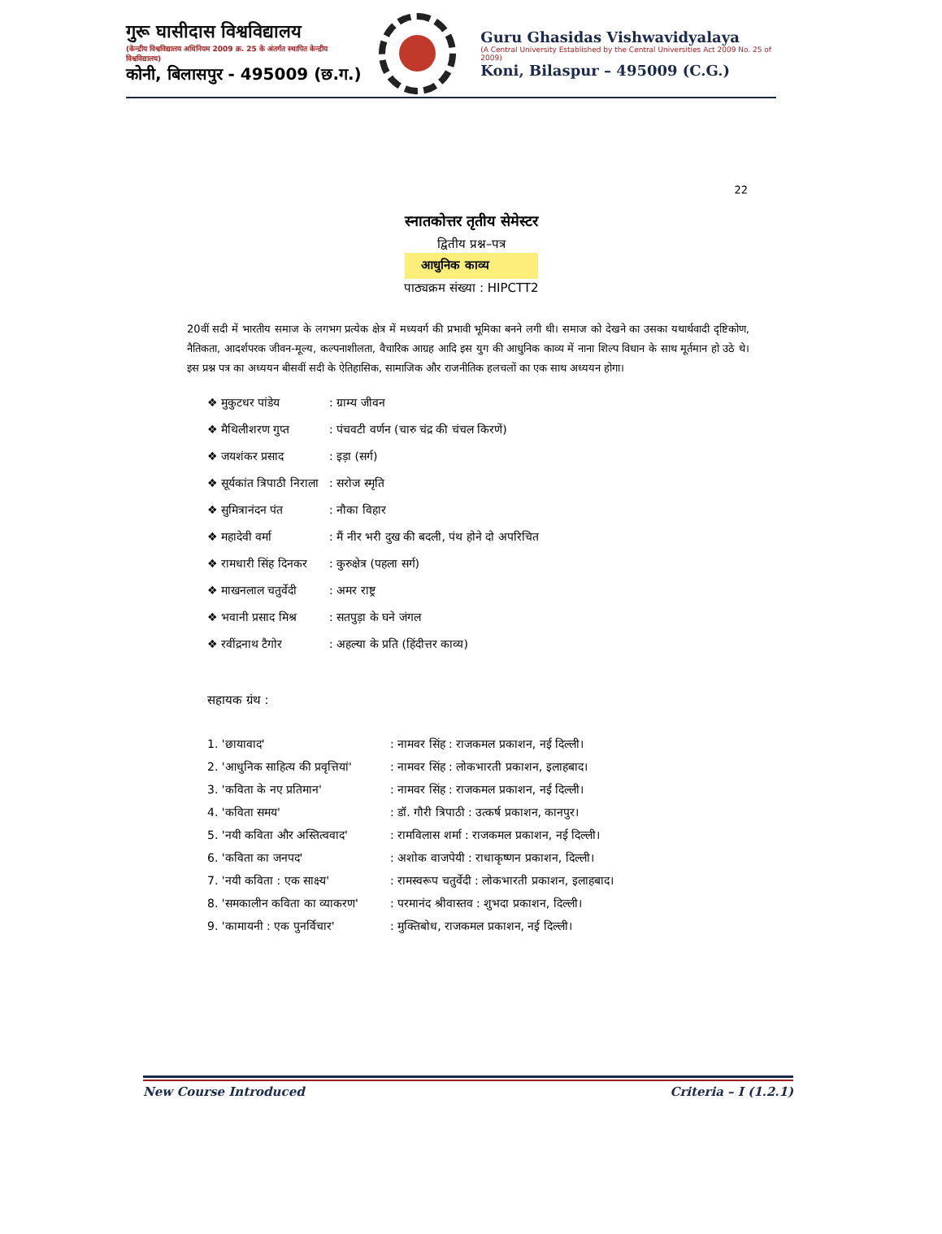गुरू घासीदास विश्वविद्यालय
(केन्द्रीय विश्वविद्यालय अधिनियम 2009 क्र. 25 के अंतर्गत स्थापित केन्द्रीय विश्वविद्यालय)
कोनी, बिलासपुर - 495009 (छ.ग.)
Guru Ghasidas Vishwavidyalaya
(A Central University Established by the Central Universities Act 2009 No. 25 of 2009)
Koni, Bilaspur – 495009 (C.G.)
22
स्नातकोत्तर तृतीय सेमेस्टर
द्वितीय प्रश्न–पत्र
आधुनिक काव्य
पाठ्यक्रम संख्या : HIPCTT2
20वीं सदी में भारतीय समाज के लगभग प्रत्येक क्षेत्र में मध्यवर्ग की प्रभावी भूमिका बनने लगी थी। समाज को देखने का उसका यथार्थवादी दृष्टिकोण, नैतिकता, आदर्शपरक जीवन-मूल्य, कल्पनाशीलता, वैचारिक आग्रह आदि इस युग की आधुनिक काव्य में नाना शिल्प विधान के साथ मूर्तमान हो उठे थे। इस प्रश्न पत्र का अध्ययन बीसवीं सदी के ऐतिहासिक, सामाजिक और राजनीतिक हलचलों का एक साथ अध्ययन होगा।
❖ मुकुटधर पांडेय: ग्राम्य जीवन
❖ मैथिलीशरण गुप्त: पंचवटी वर्णन (चारु चंद्र की चंचल किरणें)
❖ जयशंकर प्रसाद: इड़ा (सर्ग)
❖ सूर्यकांत त्रिपाठी निराला : सरोज स्मृति
❖ सुमित्रानंदन पंत: नौका विहार
❖ महादेवी वर्मा: मैं नीर भरी दुख की बदली, पंथ होने दो अपरिचित
❖ रामधारी सिंह दिनकर: कुरुक्षेत्र (पहला सर्ग)
❖ माखनलाल चतुर्वेदी: अमर राष्ट्र
❖ भवानी प्रसाद मिश्र: सतपुड़ा के घने जंगल
❖ रवींद्रनाथ टैगोर: अहल्या के प्रति (हिंदीत्तर काव्य)
सहायक ग्रंथ :
1. 'छायावाद': नामवर सिंह : राजकमल प्रकाशन, नई दिल्ली।
2. 'आधुनिक साहित्य की प्रवृत्तियां': नामवर सिंह : लोकभारती प्रकाशन, इलाहबाद।
3. 'कविता के नए प्रतिमान': नामवर सिंह : राजकमल प्रकाशन, नई दिल्ली।
4. 'कविता समय': डॉ. गौरी त्रिपाठी : उत्कर्ष प्रकाशन, कानपुर।
5. 'नयी कविता और अस्तित्ववाद': रामविलास शर्मा : राजकमल प्रकाशन, नई दिल्ली।
6. 'कविता का जनपद': अशोक वाजपेयी : राधाकृष्णन प्रकाशन, दिल्ली।
7. 'नयी कविता : एक साक्ष्य': रामस्वरूप चतुर्वेदी : लोकभारती प्रकाशन, इलाहबाद।
8. 'समकालीन कविता का व्याकरण': परमानंद श्रीवास्तव : शुभदा प्रकाशन, दिल्ली।
9. 'कामायनी : एक पुनर्विचार': मुक्तिबोध, राजकमल प्रकाशन, नई दिल्ली।
New Course Introduced Criteria – I (1.2.1)